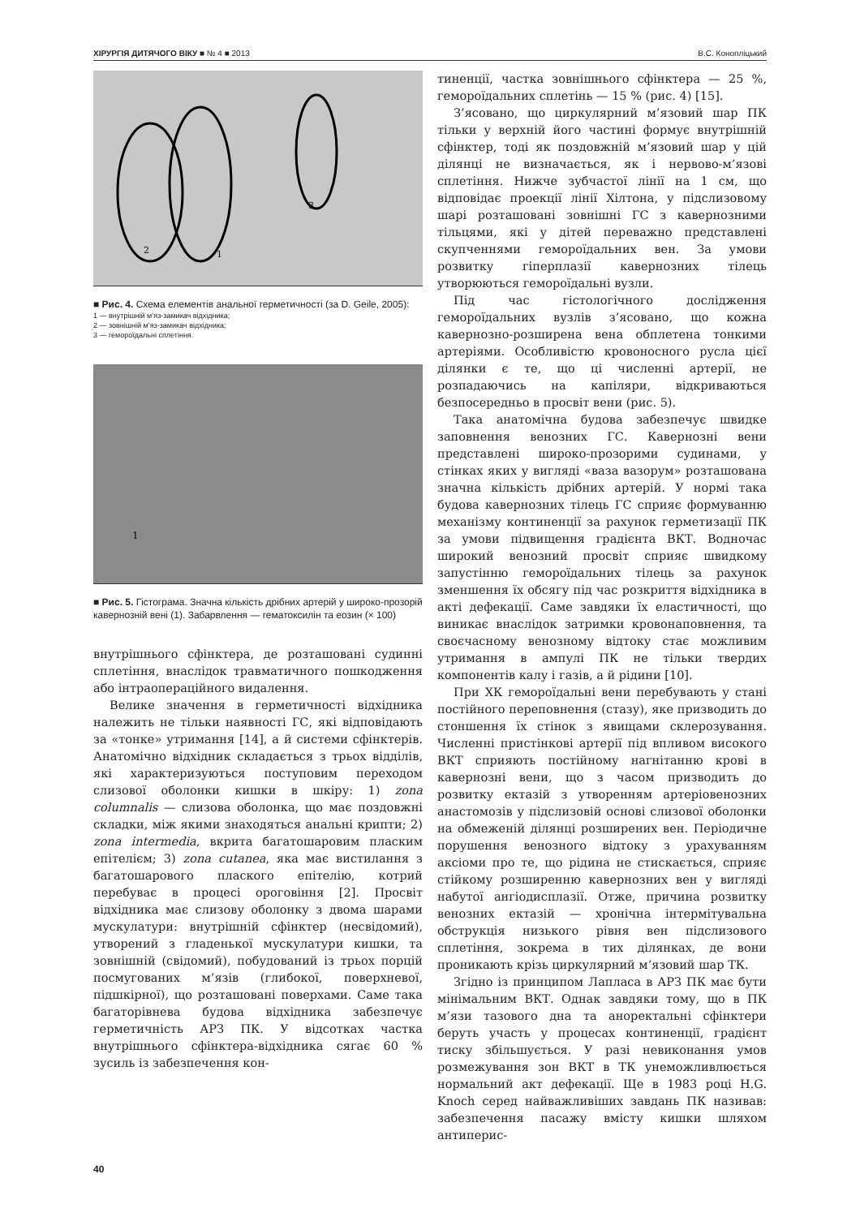ХІРУРГІЯ ДИТЯЧОГО ВІКУ ■ № 4 ■ 2013 В.С. Конопліцький
2
1
3
■ Рис. 4. Схема елементів анальної герметичності (за D. Geile, 2005):
1 — внутрішній м’яз-замикач відхідника;
2 — зовнішній м’яз-замикач відхідника;
3 — гемороїдальні сплетіння.
1
■ Рис. 5. Гістограма. Значна кількість дрібних артерій у широко-прозорій кавернозній вені (1). Забарвлення — гематоксилін та еозин (× 100)
внутрішнього сфінктера, де розташовані судинні сплетіння, внаслідок травматичного пошкодження або інтраопераційного видалення.
Велике значення в герметичності відхідника належить не тільки наявності ГС, які відповідають за «тонке» утримання [14], а й системи сфінктерів. Анатомічно відхідник складається з трьох відділів, які характеризуються поступовим переходом слизової оболонки кишки в шкіру: 1) zona columnalis — слизова оболонка, що має поздовжні складки, між якими знаходяться анальні крипти; 2) zona intermedia, вкрита багатошаровим пласким епітелієм; 3) zona cutanea, яка має вистилання з багатошарового плаского епітелію, котрий перебуває в процесі ороговіння [2]. Просвіт відхідника має слизову оболонку з двома шарами мускулатури: внутрішній сфінктер (несвідомий), утворений з гладенької мускулатури кишки, та зовнішній (свідомий), побудований із трьох порцій посмугованих м’язів (глибокої, поверхневої, підшкірної), що розташовані поверхами. Саме така багаторівнева будова відхідника забезпечує герметичність АРЗ ПК. У відсотках частка внутрішнього сфінктера-відхідника сягає 60 % зусиль із забезпечення кон-
тиненції, частка зовнішнього сфінктера — 25 %, гемороїдальних сплетінь — 15 % (рис. 4) [15].
З’ясовано, що циркулярний м’язовий шар ПК тільки у верхній його частині формує внутрішній сфінктер, тоді як поздовжній м’язовий шар у цій ділянці не визначається, як і нервово-м’язові сплетіння. Нижче зубчастої лінії на 1 см, що відповідає проекції лінії Хілтона, у підслизовому шарі розташовані зовнішні ГС з кавернозними тільцями, які у дітей переважно представлені скупченнями гемороїдальних вен. За умови розвитку гіперплазії кавернозних тілець утворюються гемороїдальні вузли.
Під час гістологічного дослідження гемороїдальних вузлів з’ясовано, що кожна кавернозно-розширена вена обплетена тонкими артеріями. Особливістю кровоносного русла цієї ділянки є те, що ці численні артерії, не розпадаючись на капіляри, відкриваються безпосередньо в просвіт вени (рис. 5).
Така анатомічна будова забезпечує швидке заповнення венозних ГС. Кавернозні вени представлені широко-прозорими судинами, у стінках яких у вигляді «ваза вазорум» розташована значна кількість дрібних артерій. У нормі така будова кавернозних тілець ГС сприяє формуванню механізму континенції за рахунок герметизації ПК за умови підвищення градієнта ВКТ. Водночас широкий венозний просвіт сприяє швидкому запустінню гемороїдальних тілець за рахунок зменшення їх обсягу під час розкриття відхідника в акті дефекації. Саме завдяки їх еластичності, що виникає внаслідок затримки кровонаповнення, та своєчасному венозному відтоку стає можливим утримання в ампулі ПК не тільки твердих компонентів калу і газів, а й рідини [10].
При ХК гемороїдальні вени перебувають у стані постійного переповнення (стазу), яке призводить до стоншення їх стінок з явищами склерозування. Численні пристінкові артерії під впливом високого ВКТ сприяють постійному нагнітанню крові в кавернозні вени, що з часом призводить до розвитку ектазій з утворенням артеріовенозних анастомозів у підслизовій основі слизової оболонки на обмеженій ділянці розширених вен. Періодичне порушення венозного відтоку з урахуванням аксіоми про те, що рідина не стискається, сприяє стійкому розширенню кавернозних вен у вигляді набутої ангіодисплазії. Отже, причина розвитку венозних ектазій — хронічна інтермітувальна обструкція низького рівня вен підслизового сплетіння, зокрема в тих ділянках, де вони проникають крізь циркулярний м’язовий шар ТК.
Згідно із принципом Лапласа в АРЗ ПК має бути мінімальним ВКТ. Однак завдяки тому, що в ПК м’язи тазового дна та аноректальні сфінктери беруть участь у процесах континенції, градієнт тиску збільшується. У разі невиконання умов розмежування зон ВКТ в ТК унеможливлюється нормальний акт дефекації. Ще в 1983 році H.G. Knoch серед найважливіших завдань ПК називав: забезпечення пасажу вмісту кишки шляхом антиперис-
40